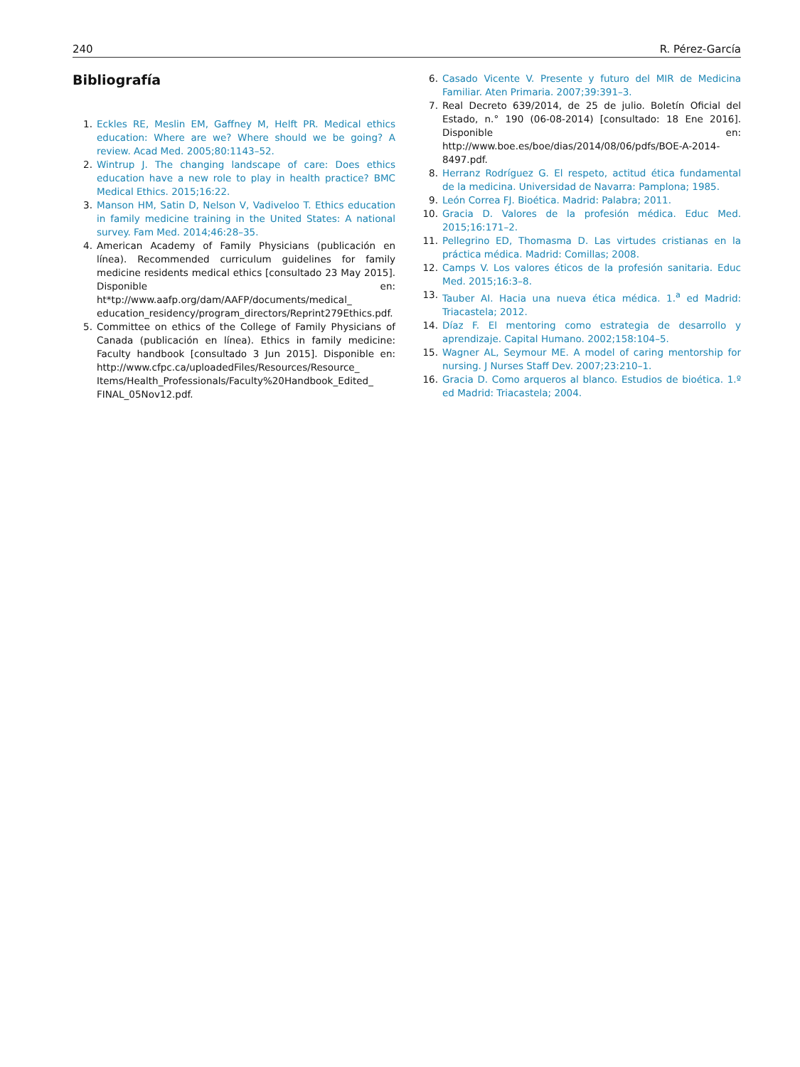240 R. Pérez-García
Bibliografía
1. Eckles RE, Meslin EM, Gaffney M, Helft PR. Medical ethics education: Where are we? Where should we be going? A review. Acad Med. 2005;80:1143–52.
2. Wintrup J. The changing landscape of care: Does ethics education have a new role to play in health practice? BMC Medical Ethics. 2015;16:22.
3. Manson HM, Satin D, Nelson V, Vadiveloo T. Ethics education in family medicine training in the United States: A national survey. Fam Med. 2014;46:28–35.
4. American Academy of Family Physicians (publicación en línea). Recommended curriculum guidelines for family medicine residents medical ethics [consultado 23 May 2015]. Disponible en: ht*tp://www.aafp.org/dam/AAFP/documents/medical_ education_residency/program_directors/Reprint279Ethics.pdf.
5. Committee on ethics of the College of Family Physicians of Canada (publicación en línea). Ethics in family medicine: Faculty handbook [consultado 3 Jun 2015]. Disponible en: http://www.cfpc.ca/uploadedFiles/Resources/Resource_ Items/Health_Professionals/Faculty%20Handbook_Edited_ FINAL_05Nov12.pdf.
6. Casado Vicente V. Presente y futuro del MIR de Medicina Familiar. Aten Primaria. 2007;39:391–3.
7. Real Decreto 639/2014, de 25 de julio. Boletín Oficial del Estado, n.° 190 (06-08-2014) [consultado: 18 Ene 2016]. Disponible en: http://www.boe.es/boe/dias/2014/08/06/pdfs/BOE-A-2014-8497.pdf.
8. Herranz Rodríguez G. El respeto, actitud ética fundamental de la medicina. Universidad de Navarra: Pamplona; 1985.
9. León Correa FJ. Bioética. Madrid: Palabra; 2011.
10. Gracia D. Valores de la profesión médica. Educ Med. 2015;16:171–2.
11. Pellegrino ED, Thomasma D. Las virtudes cristianas en la práctica médica. Madrid: Comillas; 2008.
12. Camps V. Los valores éticos de la profesión sanitaria. Educ Med. 2015;16:3–8.
13. Tauber AI. Hacia una nueva ética médica. 1.<sup>a</sup> ed Madrid: Triacastela; 2012.
14. Díaz F. El mentoring como estrategia de desarrollo y aprendizaje. Capital Humano. 2002;158:104–5.
15. Wagner AL, Seymour ME. A model of caring mentorship for nursing. J Nurses Staff Dev. 2007;23:210–1.
16. Gracia D. Como arqueros al blanco. Estudios de bioética. 1.º ed Madrid: Triacastela; 2004.